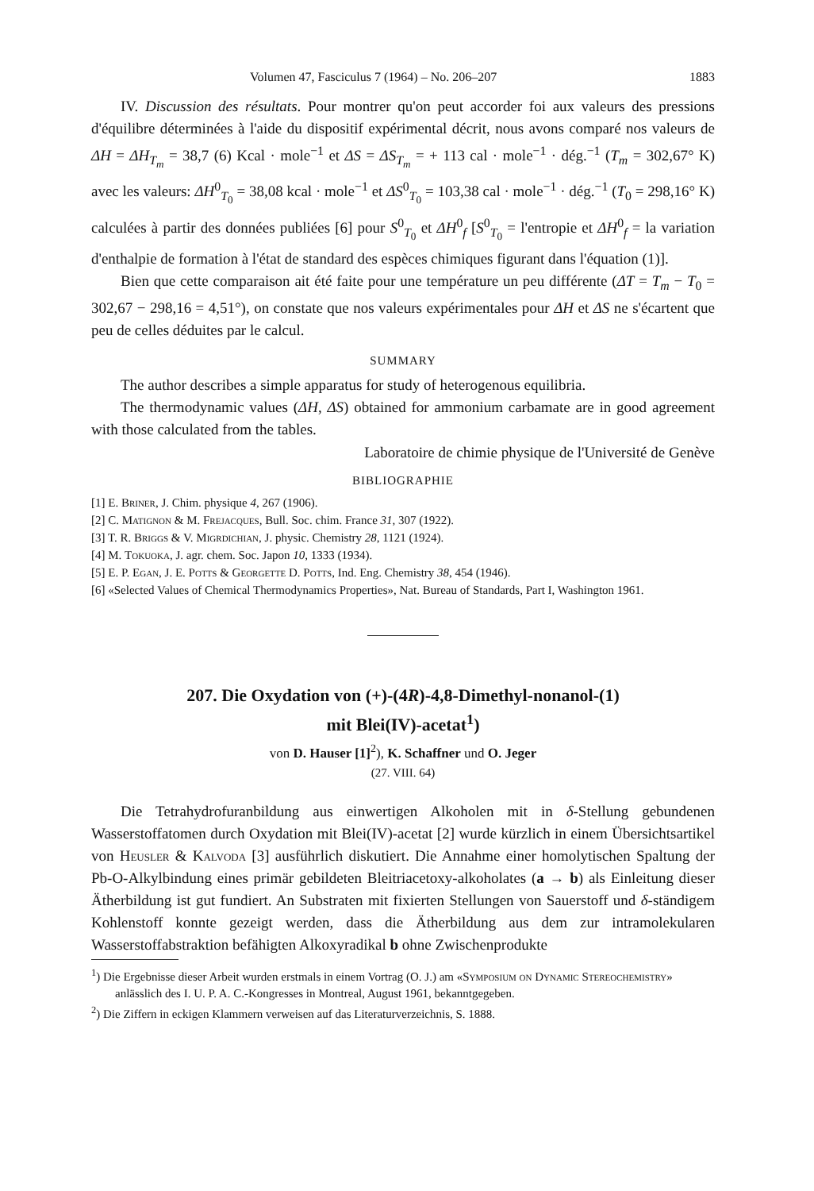Volumen 47, Fasciculus 7 (1964) – No. 206–207 1883
IV. Discussion des résultats. Pour montrer qu'on peut accorder foi aux valeurs des pressions d'équilibre déterminées à l'aide du dispositif expérimental décrit, nous avons comparé nos valeurs de ΔH = ΔH<sub>T<sub>m</sub></sub> = 38,7 (6) Kcal · mole<sup>−1</sup> et ΔS = ΔS<sub>T<sub>m</sub></sub> = + 113 cal · mole<sup>−1</sup> · dég.<sup>−1</sup> (T<sub>m</sub> = 302,67° K) avec les valeurs: ΔH<sup>0</sup><sub>T<sub>0</sub></sub> = 38,08 kcal · mole<sup>−1</sup> et ΔS<sup>0</sup><sub>T<sub>0</sub></sub> = 103,38 cal · mole<sup>−1</sup> · dég.<sup>−1</sup> (T<sub>0</sub> = 298,16° K) calculées à partir des données publiées [6] pour S<sup>0</sup><sub>T<sub>0</sub></sub> et ΔH<sup>0</sup><sub>f</sub> [S<sup>0</sup><sub>T<sub>0</sub></sub> = l'entropie et ΔH<sup>0</sup><sub>f</sub> = la variation d'enthalpie de formation à l'état de standard des espèces chimiques figurant dans l'équation (1)].
Bien que cette comparaison ait été faite pour une température un peu différente (ΔT = T<sub>m</sub> − T<sub>0</sub> = 302,67 − 298,16 = 4,51°), on constate que nos valeurs expérimentales pour ΔH et ΔS ne s'écartent que peu de celles déduites par le calcul.
SUMMARY
The author describes a simple apparatus for study of heterogenous equilibria.
The thermodynamic values (ΔH, ΔS) obtained for ammonium carbamate are in good agreement with those calculated from the tables.
Laboratoire de chimie physique de l'Université de Genève
BIBLIOGRAPHIE
[1] E. Briner, J. Chim. physique 4, 267 (1906).
[2] C. Matignon & M. Frejacques, Bull. Soc. chim. France 31, 307 (1922).
[3] T. R. Briggs & V. Migrdichian, J. physic. Chemistry 28, 1121 (1924).
[4] M. Tokuoka, J. agr. chem. Soc. Japon 10, 1333 (1934).
[5] E. P. Egan, J. E. Potts & Georgette D. Potts, Ind. Eng. Chemistry 38, 454 (1946).
[6] «Selected Values of Chemical Thermodynamics Properties», Nat. Bureau of Standards, Part I, Washington 1961.
207. Die Oxydation von (+)-(4R)-4,8-Dimethyl-nonanol-(1)
mit Blei(IV)-acetat<sup>1</sup>)
von D. Hauser [1]<sup>2</sup>), K. Schaffner und O. Jeger
(27. VIII. 64)
Die Tetrahydrofuranbildung aus einwertigen Alkoholen mit in δ-Stellung gebundenen Wasserstoffatomen durch Oxydation mit Blei(IV)-acetat [2] wurde kürzlich in einem Übersichtsartikel von Heusler & Kalvoda [3] ausführlich diskutiert. Die Annahme einer homolytischen Spaltung der Pb-O-Alkylbindung eines primär gebildeten Bleitriacetoxy-alkoholates (a → b) als Einleitung dieser Ätherbildung ist gut fundiert. An Substraten mit fixierten Stellungen von Sauerstoff und δ-ständigem Kohlenstoff konnte gezeigt werden, dass die Ätherbildung aus dem zur intramolekularen Wasserstoffabstraktion befähigten Alkoxyradikal b ohne Zwischenprodukte
<sup>1</sup>) Die Ergebnisse dieser Arbeit wurden erstmals in einem Vortrag (O. J.) am «Symposium on Dynamic Stereochemistry» anlässlich des I. U. P. A. C.-Kongresses in Montreal, August 1961, bekanntgegeben.
<sup>2</sup>) Die Ziffern in eckigen Klammern verweisen auf das Literaturverzeichnis, S. 1888.